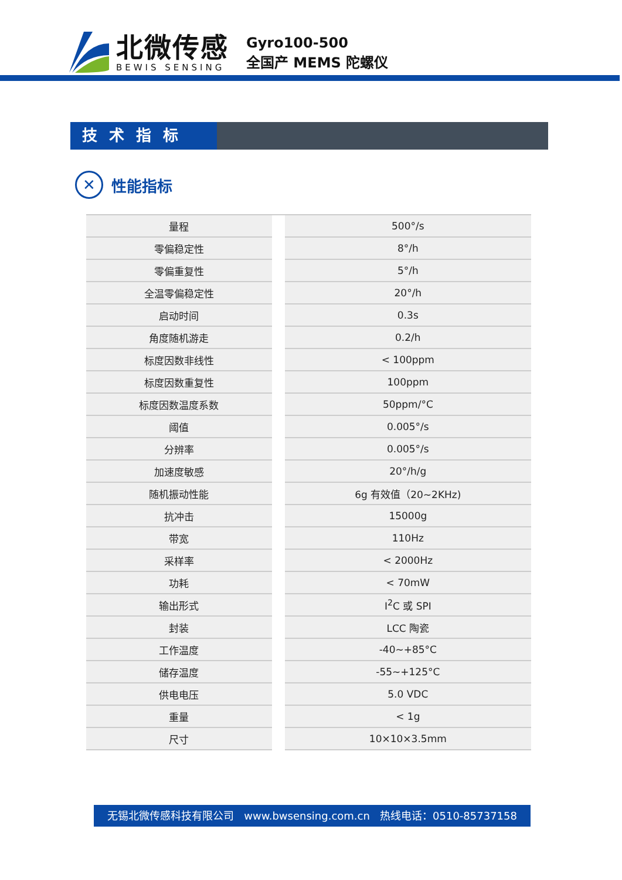北微传感
BEWIS SENSING
Gyro100-500
全国产 MEMS 陀螺仪
技术指标
✕
性能指标
| 量程 | | 500°/s |
| 零偏稳定性 | | 8°/h |
| 零偏重复性 | | 5°/h |
| 全温零偏稳定性 | | 20°/h |
| 启动时间 | | 0.3s |
| 角度随机游走 | | 0.2/h |
| 标度因数非线性 | | < 100ppm |
| 标度因数重复性 | | 100ppm |
| 标度因数温度系数 | | 50ppm/°C |
| 阈值 | | 0.005°/s |
| 分辨率 | | 0.005°/s |
| 加速度敏感 | | 20°/h/g |
| 随机振动性能 | | 6g 有效值（20~2KHz) |
| 抗冲击 | | 15000g |
| 带宽 | | 110Hz |
| 采样率 | | < 2000Hz |
| 功耗 | | < 70mW |
| 输出形式 | | I<sup>2</sup>C 或 SPI |
| 封装 | | LCC 陶瓷 |
| 工作温度 | | -40~+85°C |
| 储存温度 | | -55~+125°C |
| 供电电压 | | 5.0 VDC |
| 重量 | | < 1g |
| 尺寸 | | 10×10×3.5mm |
无锡北微传感科技有限公司 www.bwsensing.com.cn 热线电话：0510-85737158